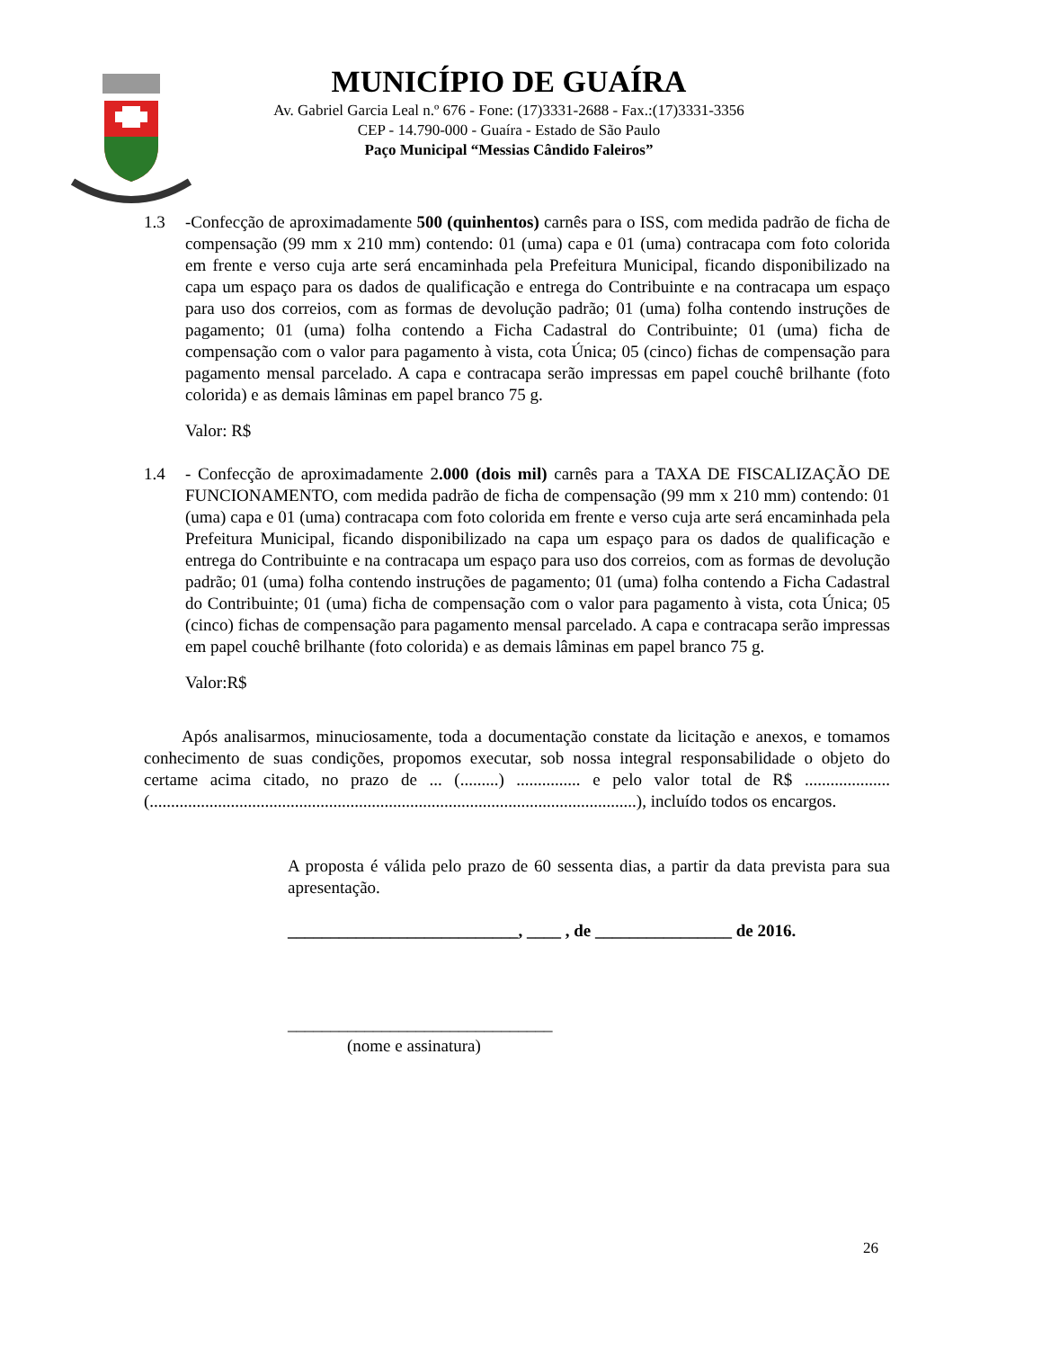MUNICÍPIO DE GUAÍRA
Av. Gabriel Garcia Leal n.º 676 - Fone: (17)3331-2688 - Fax.:(17)3331-3356
CEP - 14.790-000 - Guaíra - Estado de São Paulo
Paço Municipal “Messias Cândido Faleiros”
1.3 -Confecção de aproximadamente 500 (quinhentos) carnês para o ISS, com medida padrão de ficha de compensação (99 mm x 210 mm) contendo: 01 (uma) capa e 01 (uma) contracapa com foto colorida em frente e verso cuja arte será encaminhada pela Prefeitura Municipal, ficando disponibilizado na capa um espaço para os dados de qualificação e entrega do Contribuinte e na contracapa um espaço para uso dos correios, com as formas de devolução padrão; 01 (uma) folha contendo instruções de pagamento; 01 (uma) folha contendo a Ficha Cadastral do Contribuinte; 01 (uma) ficha de compensação com o valor para pagamento à vista, cota Única; 05 (cinco) fichas de compensação para pagamento mensal parcelado. A capa e contracapa serão impressas em papel couchê brilhante (foto colorida) e as demais lâminas em papel branco 75 g.
Valor: R$
1.4 - Confecção de aproximadamente 2.000 (dois mil) carnês para a TAXA DE FISCALIZAÇÃO DE FUNCIONAMENTO, com medida padrão de ficha de compensação (99 mm x 210 mm) contendo: 01 (uma) capa e 01 (uma) contracapa com foto colorida em frente e verso cuja arte será encaminhada pela Prefeitura Municipal, ficando disponibilizado na capa um espaço para os dados de qualificação e entrega do Contribuinte e na contracapa um espaço para uso dos correios, com as formas de devolução padrão; 01 (uma) folha contendo instruções de pagamento; 01 (uma) folha contendo a Ficha Cadastral do Contribuinte; 01 (uma) ficha de compensação com o valor para pagamento à vista, cota Única; 05 (cinco) fichas de compensação para pagamento mensal parcelado. A capa e contracapa serão impressas em papel couchê brilhante (foto colorida) e as demais lâminas em papel branco 75 g.
Valor:R$
Após analisarmos, minuciosamente, toda a documentação constate da licitação e anexos, e tomamos conhecimento de suas condições, propomos executar, sob nossa integral responsabilidade o objeto do certame acima citado, no prazo de ... (.........) ............... e pelo valor total de R$ .................... (..................................................................................................................), incluído todos os encargos.
A proposta é válida pelo prazo de 60 sessenta dias, a partir da data prevista para sua apresentação.
___________________________, ____ , de ________________ de 2016.
_______________________________
(nome e assinatura)
26